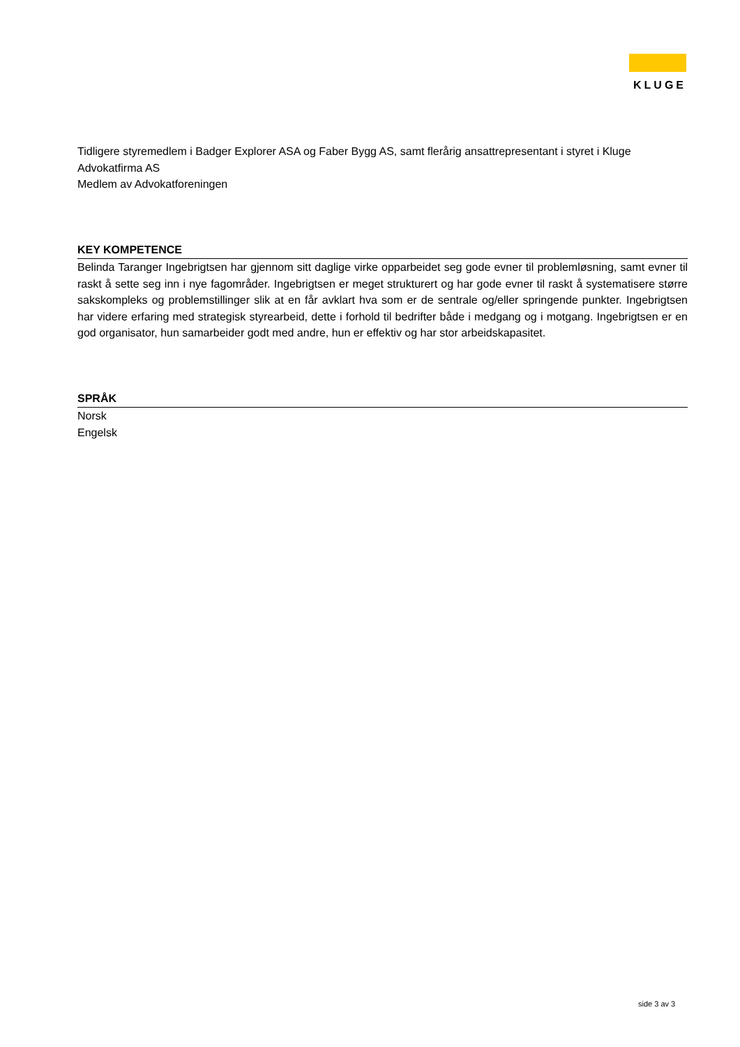KLUGE
Tidligere styremedlem i Badger Explorer ASA og Faber Bygg AS, samt flerårig ansattrepresentant i styret i Kluge Advokatfirma AS
Medlem av Advokatforeningen
KEY KOMPETENCE
Belinda Taranger Ingebrigtsen har gjennom sitt daglige virke opparbeidet seg gode evner til problemløsning, samt evner til raskt å sette seg inn i nye fagområder. Ingebrigtsen er meget strukturert og har gode evner til raskt å systematisere større sakskompleks og problemstillinger slik at en får avklart hva som er de sentrale og/eller springende punkter. Ingebrigtsen har videre erfaring med strategisk styrearbeid, dette i forhold til bedrifter både i medgang og i motgang. Ingebrigtsen er en god organisator, hun samarbeider godt med andre, hun er effektiv og har stor arbeidskapasitet.
SPRÅK
Norsk
Engelsk
side 3 av 3